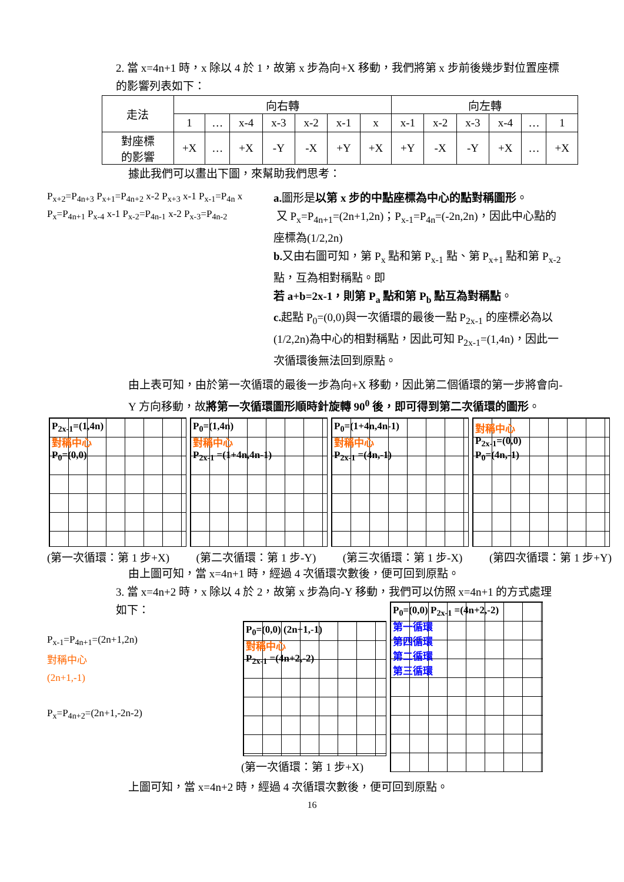2. 當 x=4n+1 時，x 除以 4 於 1，故第 x 步為向+X 移動，我們將第 x 步前後幾步對位置座標的影響列表如下：
| 走法 | 向右轉 | | | | | | | 向左轉 | | | | | |
| | 1 | … | x-4 | x-3 | x-2 | x-1 | x | x-1 | x-2 | x-3 | x-4 | … | 1 |
| 對座標 的影響 | +X | … | +X | -Y | -X | +Y | +X | +Y | -X | -Y | +X | … | +X |
據此我們可以畫出下圖，來幫助我們思考：
P<sub>x+2</sub>=P<sub>4n+3</sub> P<sub>x+1</sub>=P<sub>4n+2</sub> x-2 P<sub>x+3</sub> x-1 P<sub>x-1</sub>=P<sub>4n</sub> x P<sub>x</sub>=P<sub>4n+1</sub> P<sub>x-4</sub> x-1 P<sub>x-2</sub>=P<sub>4n-1</sub> x-2 P<sub>x-3</sub>=P<sub>4n-2</sub>
a. 圖形是以第 x 步的中點座標為中心的點對稱圖形。
又 P<sub>x</sub>=P<sub>4n+1</sub>=(2n+1,2n)；P<sub>x-1</sub>=P<sub>4n</sub>=(-2n,2n)，因此中心點的座標為(1/2,2n)
b. 又由右圖可知，第 P<sub>x</sub> 點和第 P<sub>x-1</sub> 點、第 P<sub>x+1</sub> 點和第 P<sub>x-2</sub> 點，互為相對稱點。即
若 a+b=2x-1，則第 P<sub>a</sub> 點和第 P<sub>b</sub> 點互為對稱點。
c. 起點 P<sub>0</sub>=(0,0)與一次循環的最後一點 P<sub>2x-1</sub> 的座標必為以(1/2,2n)為中心的相對稱點，因此可知 P<sub>2x-1</sub>=(1,4n)，因此一次循環後無法回到原點。
由上表可知，由於第一次循環的最後一步為向+X 移動，因此第二個循環的第一步將會向-Y 方向移動，故將第一次循環圖形順時針旋轉 90<sup>0</sup> 後，即可得到第二次循環的圖形。
P<sub>2x-1</sub>=(1,4n)
對稱中心
P<sub>0</sub>=(0,0)
P<sub>0</sub>=(1,4n)
對稱中心
P<sub>2x-1</sub> =(1+4n,4n-1)
P<sub>0</sub>=(1+4n,4n-1)
對稱中心
P<sub>2x-1</sub> =(4n,-1)
對稱中心
P<sub>2x-1</sub>=(0,0)
P<sub>0</sub>=(4n,-1)
(第一次循環：第 1 步+X) (第二次循環：第 1 步-Y) (第三次循環：第 1 步-X) (第四次循環：第 1 步+Y)
由上圖可知，當 x=4n+1 時，經過 4 次循環次數後，便可回到原點。
3. 當 x=4n+2 時，x 除以 4 於 2，故第 x 步為向-Y 移動，我們可以仿照 x=4n+1 的方式處理如下：
P<sub>x-1</sub>=P<sub>4n+1</sub>=(2n+1,2n)
對稱中心
(2n+1,-1)
P<sub>x</sub>=P<sub>4n+2</sub>=(2n+1,-2n-2)
P<sub>0</sub>=(0,0) (2n+1,-1)
對稱中心
P<sub>2x-1</sub> =(4n+2,-2)
(第一次循環：第 1 步+X)
P<sub>0</sub>=(0,0) P<sub>2x-1</sub> =(4n+2,-2)
第一循環
第四循環
第二循環
第三循環
上圖可知，當 x=4n+2 時，經過 4 次循環次數後，便可回到原點。
16